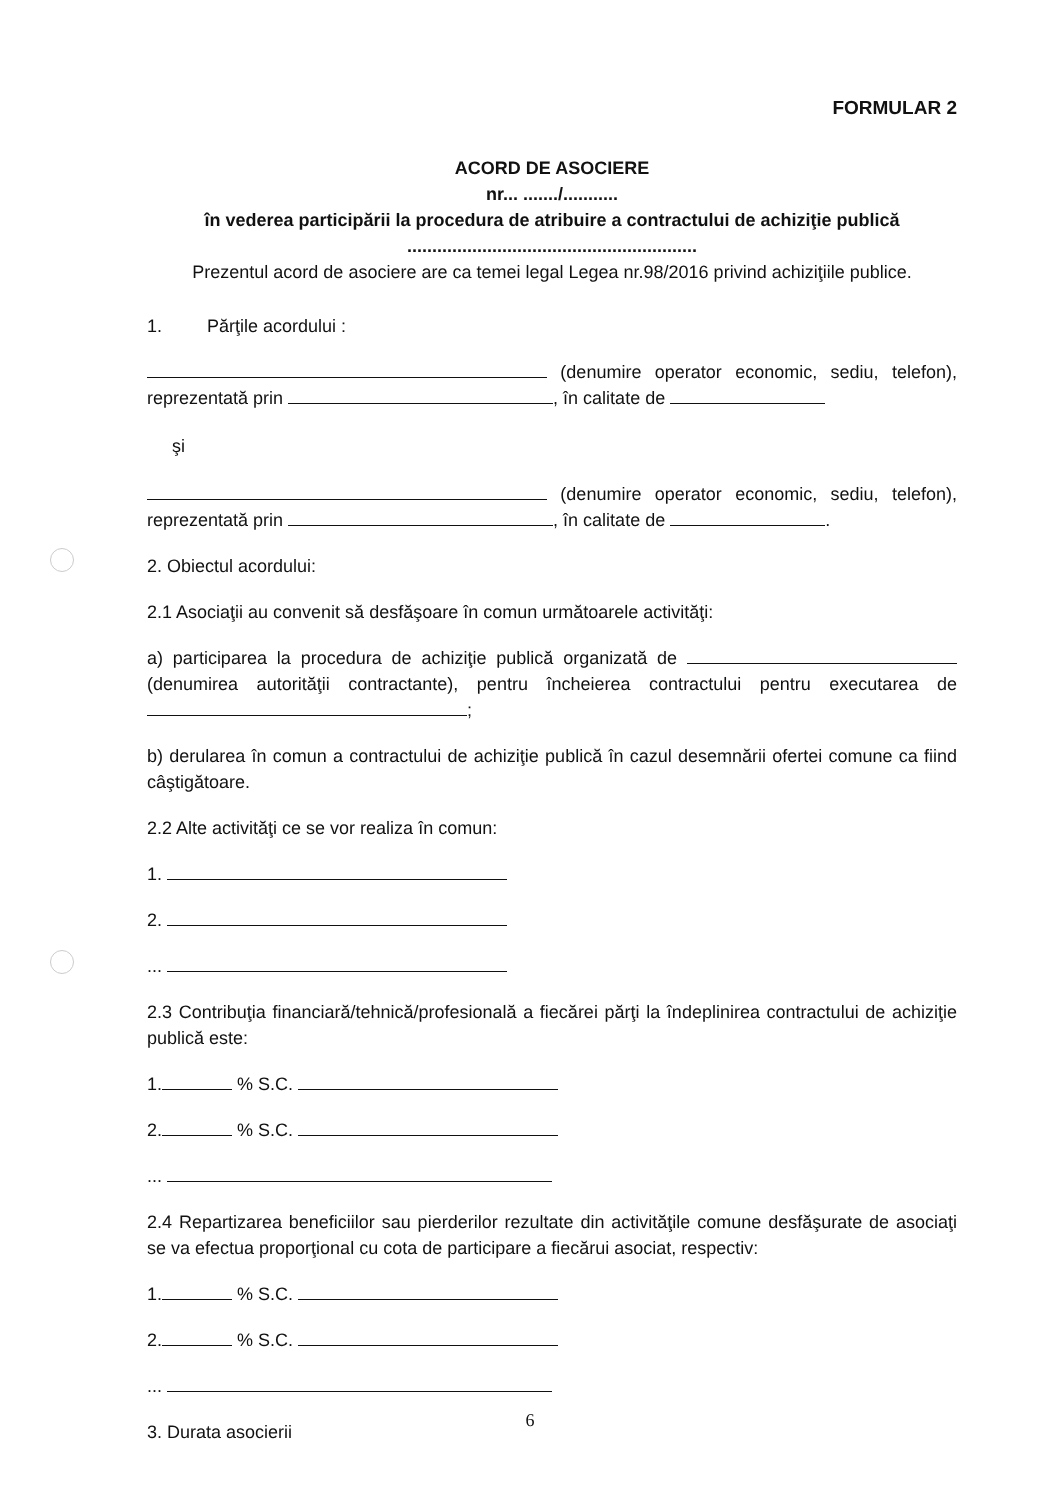FORMULAR 2
ACORD DE ASOCIERE
nr... ......./...........
în vederea participării la procedura de atribuire a contractului de achiziţie publică
..........................................................
Prezentul acord de asociere are ca temei legal Legea nr.98/2016 privind achiziţiile publice.
1. Părţile acordului :
(denumire operator economic, sediu, telefon), reprezentată prin , în calitate de
şi
(denumire operator economic, sediu, telefon), reprezentată prin , în calitate de .
2. Obiectul acordului:
2.1 Asociaţii au convenit să desfăşoare în comun următoarele activităţi:
a) participarea la procedura de achiziţie publică organizată de (denumirea autorităţii contractante), pentru încheierea contractului pentru executarea de ;
b) derularea în comun a contractului de achiziţie publică în cazul desemnării ofertei comune ca fiind câştigătoare.
2.2 Alte activităţi ce se vor realiza în comun:
1.
2.
...
2.3 Contribuţia financiară/tehnică/profesională a fiecărei părţi la îndeplinirea contractului de achiziţie publică este:
1. % S.C.
2. % S.C.
...
2.4 Repartizarea beneficiilor sau pierderilor rezultate din activităţile comune desfăşurate de asociaţi se va efectua proporţional cu cota de participare a fiecărui asociat, respectiv:
1. % S.C.
2. % S.C.
...
3. Durata asocierii
6